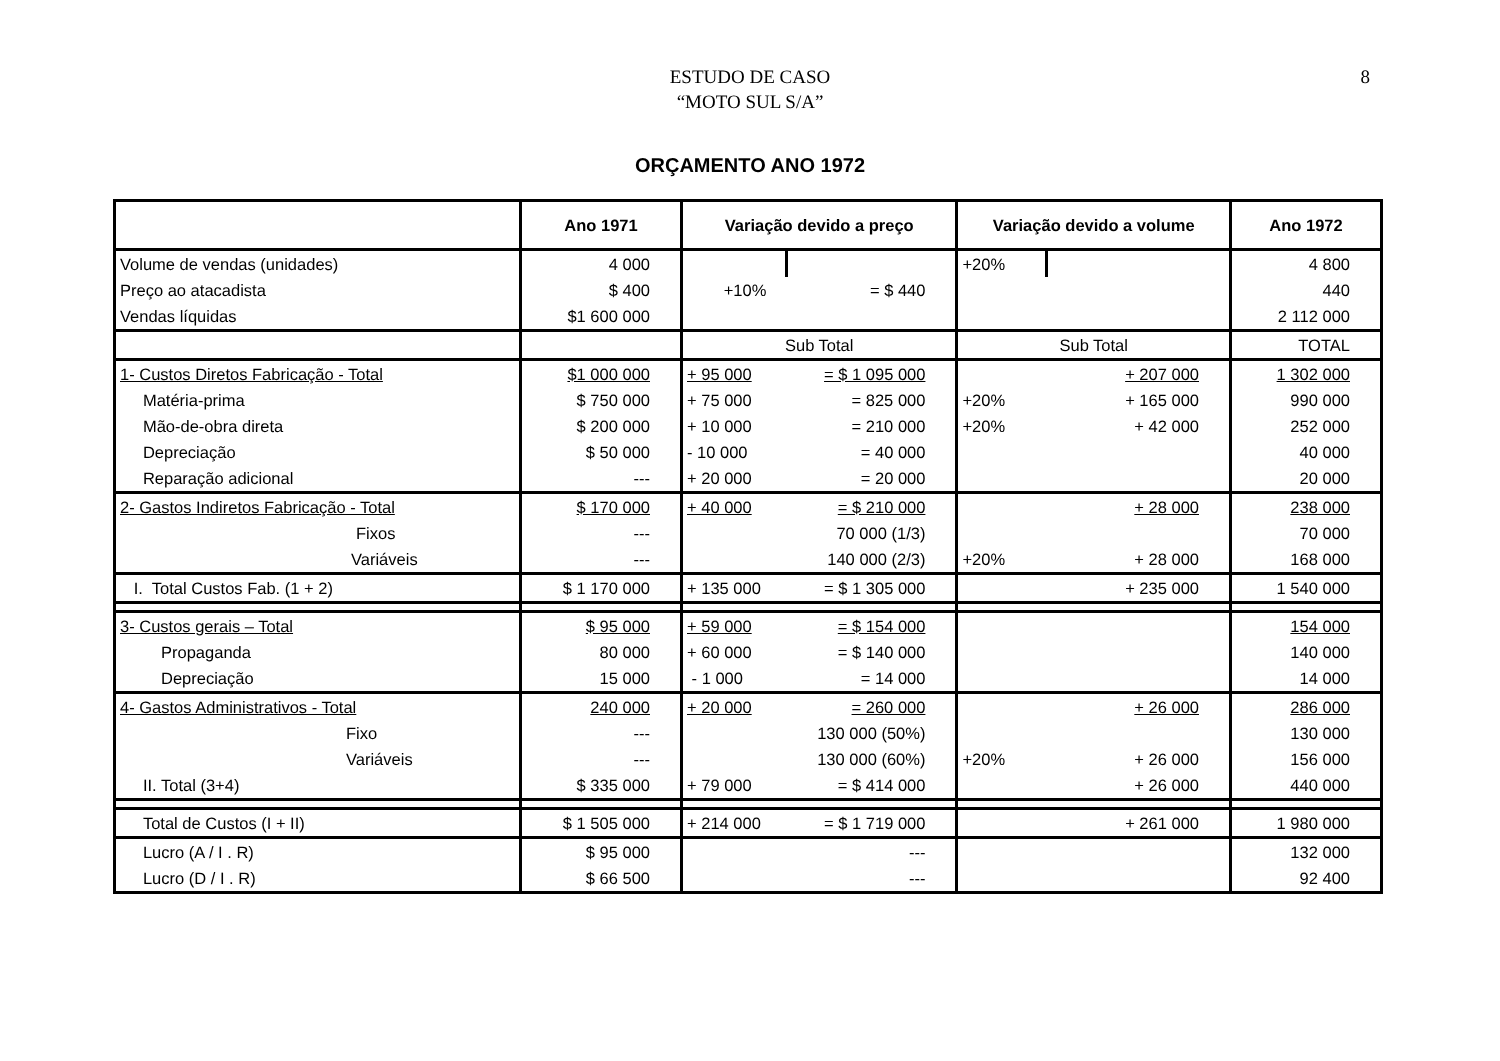ESTUDO DE CASO
“MOTO SUL S/A”
8
ORÇAMENTO ANO 1972
| | Ano 1971 | Variação devido a preço | | Variação devido a volume | | Ano 1972 |
| --- | --- | --- | --- | --- | --- | --- |
| Volume de vendas (unidades) | 4 000 | | | +20% | | 4 800 |
| Preço ao atacadista | $ 400 | +10% | = $ 440 | | | 440 |
| Vendas líquidas | $1 600 000 | | | | | 2 112 000 |
| | | Sub Total | | Sub Total | | TOTAL |
| 1- Custos Diretos Fabricação - Total | $1 000 000 | + 95 000 | = $ 1 095 000 | | + 207 000 | 1 302 000 |
| Matéria-prima | $ 750 000 | + 75 000 | = 825 000 | +20% | + 165 000 | 990 000 |
| Mão-de-obra direta | $ 200 000 | + 10 000 | = 210 000 | +20% | + 42 000 | 252 000 |
| Depreciação | $ 50 000 | - 10 000 | = 40 000 | | | 40 000 |
| Reparação adicional | --- | + 20 000 | = 20 000 | | | 20 000 |
| 2- Gastos Indiretos Fabricação - Total | $ 170 000 | + 40 000 | = $ 210 000 | | + 28 000 | 238 000 |
| Fixos | --- | | 70 000 (1/3) | | | 70 000 |
| Variáveis | --- | | 140 000 (2/3) | +20% | + 28 000 | 168 000 |
| I. Total Custos Fab. (1 + 2) | $ 1 170 000 | + 135 000 | = $ 1 305 000 | | + 235 000 | 1 540 000 |
| 3- Custos gerais – Total | $ 95 000 | + 59 000 | = $ 154 000 | | | 154 000 |
| Propaganda | 80 000 | + 60 000 | = $ 140 000 | | | 140 000 |
| Depreciação | 15 000 | - 1 000 | = 14 000 | | | 14 000 |
| 4- Gastos Administrativos - Total | 240 000 | + 20 000 | = 260 000 | | + 26 000 | 286 000 |
| Fixo | --- | | 130 000 (50%) | | | 130 000 |
| Variáveis | --- | | 130 000 (60%) | +20% | + 26 000 | 156 000 |
| II. Total (3+4) | $ 335 000 | + 79 000 | = $ 414 000 | | + 26 000 | 440 000 |
| Total de Custos (I + II) | $ 1 505 000 | + 214 000 | = $ 1 719 000 | | + 261 000 | 1 980 000 |
| Lucro (A / I . R) | $ 95 000 | | --- | | | 132 000 |
| Lucro (D / I . R) | $ 66 500 | | --- | | | 92 400 |